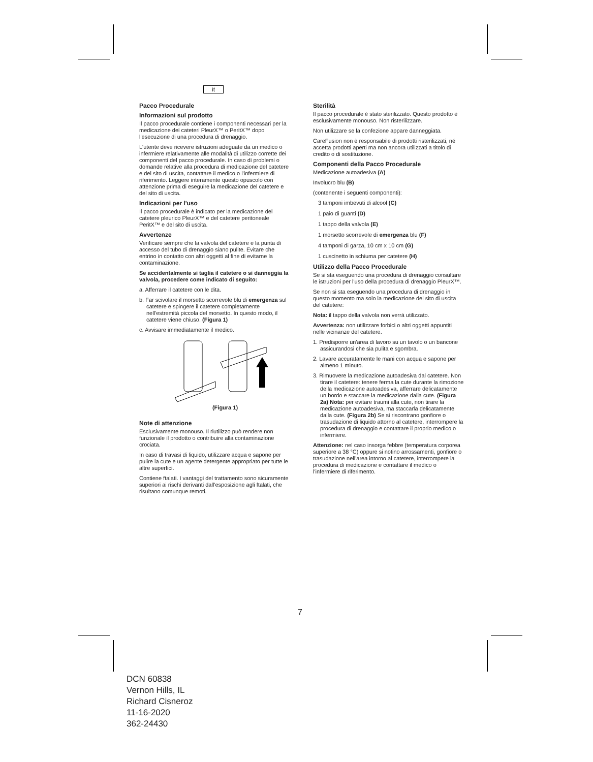it
Pacco Procedurale
Informazioni sul prodotto
Il pacco procedurale contiene i componenti necessari per la medicazione dei cateteri PleurX™ o PeritX™ dopo l'esecuzione di una procedura di drenaggio.
L'utente deve ricevere istruzioni adeguate da un medico o infermiere relativamente alle modalità di utilizzo corrette dei componenti del pacco procedurale. In caso di problemi o domande relative alla procedura di medicazione del catetere e del sito di uscita, contattare il medico o l'infermiere di riferimento. Leggere interamente questo opuscolo con attenzione prima di eseguire la medicazione del catetere e del sito di uscita.
Indicazioni per l'uso
Il pacco procedurale è indicato per la medicazione del catetere pleurico PleurX™ e del catetere peritoneale PeritX™ e del sito di uscita.
Avvertenze
Verificare sempre che la valvola del catetere e la punta di accesso del tubo di drenaggio siano pulite. Evitare che entrino in contatto con altri oggetti al fine di evitarne la contaminazione.
Se accidentalmente si taglia il catetere o si danneggia la valvola, procedere come indicato di seguito:
a. Afferrare il catetere con le dita.
b. Far scivolare il morsetto scorrevole blu di emergenza sul catetere e spingere il catetere completamente nell'estremità piccola del morsetto. In questo modo, il catetere viene chiuso. (Figura 1)
c. Avvisare immediatamente il medico.
(Figura 1)
Note di attenzione
Esclusivamente monouso. Il riutilizzo può rendere non funzionale il prodotto o contribuire alla contaminazione crociata.
In caso di travasi di liquido, utilizzare acqua e sapone per pulire la cute e un agente detergente appropriato per tutte le altre superfici.
Contiene ftalati. I vantaggi del trattamento sono sicuramente superiori ai rischi derivanti dall'esposizione agli ftalati, che risultano comunque remoti.
Sterilità
Il pacco procedurale è stato sterilizzato. Questo prodotto è esclusivamente monouso. Non risterilizzare.
Non utilizzare se la confezione appare danneggiata.
CareFusion non è responsabile di prodotti risterilizzati, né accetta prodotti aperti ma non ancora utilizzati a titolo di credito o di sostituzione.
Componenti della Pacco Procedurale
Medicazione autoadesiva (A)
Involucro blu (B)
(contenente i seguenti componenti):
3 tamponi imbevuti di alcool (C)
1 paio di guanti (D)
1 tappo della valvola (E)
1 morsetto scorrevole di emergenza blu (F)
4 tamponi di garza, 10 cm x 10 cm (G)
1 cuscinetto in schiuma per catetere (H)
Utilizzo della Pacco Procedurale
Se si sta eseguendo una procedura di drenaggio consultare le istruzioni per l'uso della procedura di drenaggio PleurX™.
Se non si sta eseguendo una procedura di drenaggio in questo momento ma solo la medicazione del sito di uscita del catetere:
Nota: il tappo della valvola non verrà utilizzato.
Avvertenza: non utilizzare forbici o altri oggetti appuntiti nelle vicinanze del catetere.
1. Predisporre un'area di lavoro su un tavolo o un bancone assicurandosi che sia pulita e sgombra.
2. Lavare accuratamente le mani con acqua e sapone per almeno 1 minuto.
3. Rimuovere la medicazione autoadesiva dal catetere. Non tirare il catetere: tenere ferma la cute durante la rimozione della medicazione autoadesiva, afferrare delicatamente un bordo e staccare la medicazione dalla cute. (Figura 2a) Nota: per evitare traumi alla cute, non tirare la medicazione autoadesiva, ma staccarla delicatamente dalla cute. (Figura 2b) Se si riscontrano gonfiore o trasudazione di liquido attorno al catetere, interrompere la procedura di drenaggio e contattare il proprio medico o infermiere.
Attenzione: nel caso insorga febbre (temperatura corporea superiore a 38 °C) oppure si notino arrossamenti, gonfiore o trasudazione nell'area intorno al catetere, interrompere la procedura di medicazione e contattare il medico o l'infermiere di riferimento.
7
DCN 60838
Vernon Hills, IL
Richard Cisneroz
11-16-2020
362-24430